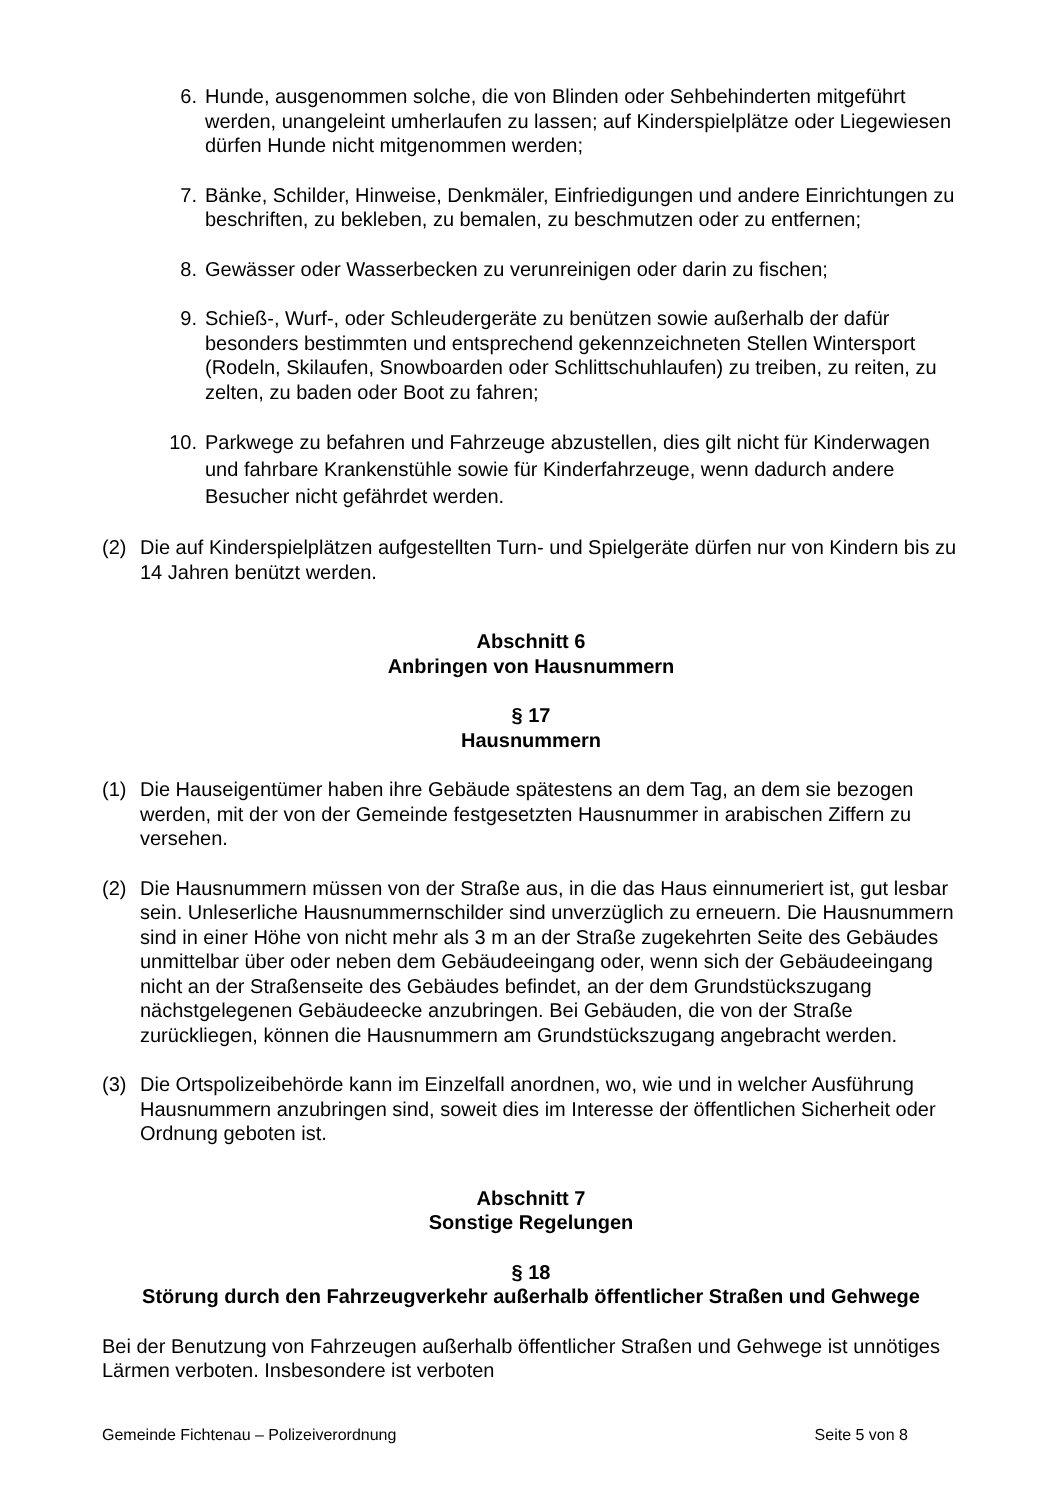6. Hunde, ausgenommen solche, die von Blinden oder Sehbehinderten mitgeführt werden, unangeleint umherlaufen zu lassen; auf Kinderspielplätze oder Liegewiesen dürfen Hunde nicht mitgenommen werden;
7. Bänke, Schilder, Hinweise, Denkmäler, Einfriedigungen und andere Einrichtungen zu beschriften, zu bekleben, zu bemalen, zu beschmutzen oder zu entfernen;
8. Gewässer oder Wasserbecken zu verunreinigen oder darin zu fischen;
9. Schieß-, Wurf-, oder Schleudergeräte zu benützen sowie außerhalb der dafür besonders bestimmten und entsprechend gekennzeichneten Stellen Wintersport (Rodeln, Skilaufen, Snowboarden oder Schlittschuhlaufen) zu treiben, zu reiten, zu zelten, zu baden oder Boot zu fahren;
10. Parkwege zu befahren und Fahrzeuge abzustellen, dies gilt nicht für Kinderwagen und fahrbare Krankenstühle sowie für Kinderfahrzeuge, wenn dadurch andere Besucher nicht gefährdet werden.
(2) Die auf Kinderspielplätzen aufgestellten Turn- und Spielgeräte dürfen nur von Kindern bis zu 14 Jahren benützt werden.
Abschnitt 6
Anbringen von Hausnummern
§ 17
Hausnummern
(1) Die Hauseigentümer haben ihre Gebäude spätestens an dem Tag, an dem sie bezogen werden, mit der von der Gemeinde festgesetzten Hausnummer in arabischen Ziffern zu versehen.
(2) Die Hausnummern müssen von der Straße aus, in die das Haus einnumeriert ist, gut lesbar sein. Unleserliche Hausnummernschilder sind unverzüglich zu erneuern. Die Hausnummern sind in einer Höhe von nicht mehr als 3 m an der Straße zugekehrten Seite des Gebäudes unmittelbar über oder neben dem Gebäudeeingang oder, wenn sich der Gebäudeeingang nicht an der Straßenseite des Gebäudes befindet, an der dem Grundstückszugang nächstgelegenen Gebäudeecke anzubringen. Bei Gebäuden, die von der Straße zurückliegen, können die Hausnummern am Grundstückszugang angebracht werden.
(3) Die Ortspolizeibehörde kann im Einzelfall anordnen, wo, wie und in welcher Ausführung Hausnummern anzubringen sind, soweit dies im Interesse der öffentlichen Sicherheit oder Ordnung geboten ist.
Abschnitt 7
Sonstige Regelungen
§ 18
Störung durch den Fahrzeugverkehr außerhalb öffentlicher Straßen und Gehwege
Bei der Benutzung von Fahrzeugen außerhalb öffentlicher Straßen und Gehwege ist unnötiges Lärmen verboten. Insbesondere ist verboten
Gemeinde Fichtenau – Polizeiverordnung Seite 5 von 8